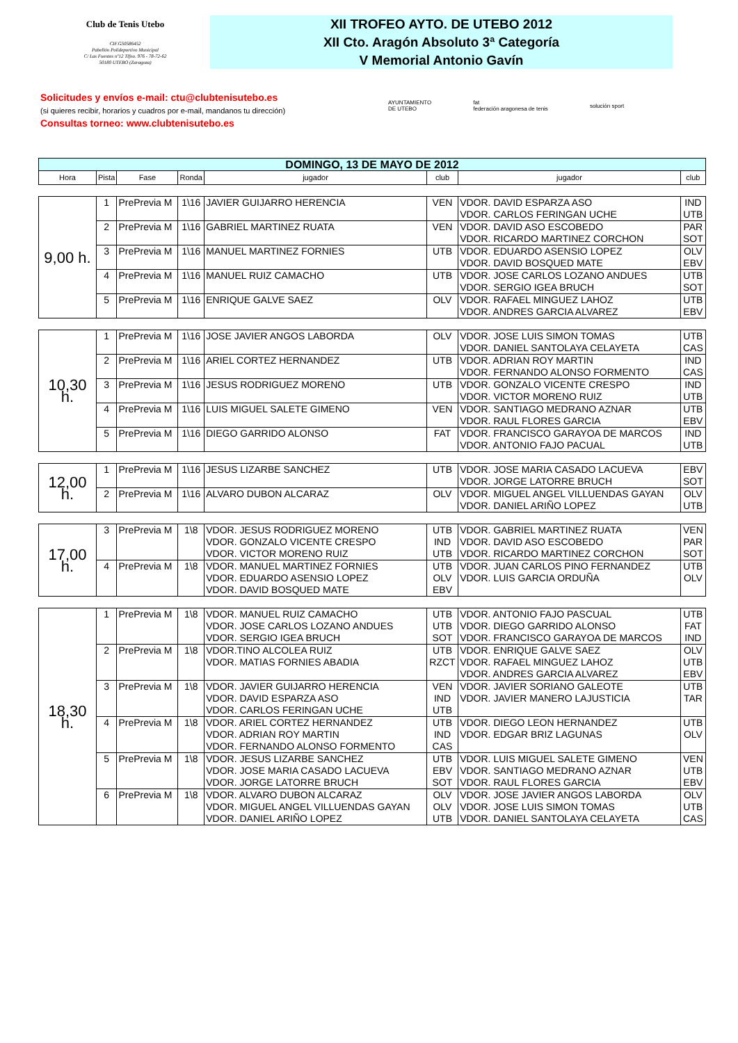Club de Tenis Utebo
CIF.G50586452
Pabellón Polideportivo Municipal
C/ Las Fuentes nº12 Tlfno. 976 - 78-72-62
50180 UTEBO (Zaragoza)
XII TROFEO AYTO. DE UTEBO 2012
XII Cto. Aragón Absoluto 3ª Categoría
V Memorial Antonio Gavín
Solicitudes y envíos e-mail: ctu@clubtenisutebo.es
(si quieres recibir, horarios y cuadros por e-mail, mandanos tu dirección)
Consultas torneo: www.clubtenisutebo.es
AYUNTAMIENTO
DE UTEBO
fat
federación aragonesa de tenis
solución sport
| DOMINGO, 13 DE MAYO DE 2012 | | | | | | | |
| Hora | Pista | Fase | Ronda | jugador | club | jugador | club |
| 9,00 h. | 1 | PrePrevia M | 1\16 | JAVIER GUIJARRO HERENCIA | VEN | VDOR. DAVID ESPARZA ASO VDOR. CARLOS FERINGAN UCHE | IND UTB |
| | 2 | PrePrevia M | 1\16 | GABRIEL MARTINEZ RUATA | VEN | VDOR. DAVID ASO ESCOBEDO VDOR. RICARDO MARTINEZ CORCHON | PAR SOT |
| | 3 | PrePrevia M | 1\16 | MANUEL MARTINEZ FORNIES | UTB | VDOR. EDUARDO ASENSIO LOPEZ VDOR. DAVID BOSQUED MATE | OLV EBV |
| | 4 | PrePrevia M | 1\16 | MANUEL RUIZ CAMACHO | UTB | VDOR. JOSE CARLOS LOZANO ANDUES VDOR. SERGIO IGEA BRUCH | UTB SOT |
| | 5 | PrePrevia M | 1\16 | ENRIQUE GALVE SAEZ | OLV | VDOR. RAFAEL MINGUEZ LAHOZ VDOR. ANDRES GARCIA ALVAREZ | UTB EBV |
| 10,30 h. | 1 | PrePrevia M | 1\16 | JOSE JAVIER ANGOS LABORDA | OLV | VDOR. JOSE LUIS SIMON TOMAS VDOR. DANIEL SANTOLAYA CELAYETA | UTB CAS |
| | 2 | PrePrevia M | 1\16 | ARIEL CORTEZ HERNANDEZ | UTB | VDOR. ADRIAN ROY MARTIN VDOR. FERNANDO ALONSO FORMENTO | IND CAS |
| | 3 | PrePrevia M | 1\16 | JESUS RODRIGUEZ MORENO | UTB | VDOR. GONZALO VICENTE CRESPO VDOR. VICTOR MORENO RUIZ | IND UTB |
| | 4 | PrePrevia M | 1\16 | LUIS MIGUEL SALETE GIMENO | VEN | VDOR. SANTIAGO MEDRANO AZNAR VDOR. RAUL FLORES GARCIA | UTB EBV |
| | 5 | PrePrevia M | 1\16 | DIEGO GARRIDO ALONSO | FAT | VDOR. FRANCISCO GARAYOA DE MARCOS VDOR. ANTONIO FAJO PACUAL | IND UTB |
| 12,00 h. | 1 | PrePrevia M | 1\16 | JESUS LIZARBE SANCHEZ | UTB | VDOR. JOSE MARIA CASADO LACUEVA VDOR. JORGE LATORRE BRUCH | EBV SOT |
| | 2 | PrePrevia M | 1\16 | ALVARO DUBON ALCARAZ | OLV | VDOR. MIGUEL ANGEL VILLUENDAS GAYAN VDOR. DANIEL ARIÑO LOPEZ | OLV UTB |
| 17,00 h. | 3 | PrePrevia M | 1\8 | VDOR. JESUS RODRIGUEZ MORENO VDOR. GONZALO VICENTE CRESPO VDOR. VICTOR MORENO RUIZ | UTB IND UTB | VDOR. GABRIEL MARTINEZ RUATA VDOR. DAVID ASO ESCOBEDO VDOR. RICARDO MARTINEZ CORCHON | VEN PAR SOT |
| | 4 | PrePrevia M | 1\8 | VDOR. MANUEL MARTINEZ FORNIES VDOR. EDUARDO ASENSIO LOPEZ VDOR. DAVID BOSQUED MATE | UTB OLV EBV | VDOR. JUAN CARLOS PINO FERNANDEZ VDOR. LUIS GARCIA ORDUÑA | UTB OLV |
| 18,30 h. | 1 | PrePrevia M | 1\8 | VDOR. MANUEL RUIZ CAMACHO VDOR. JOSE CARLOS LOZANO ANDUES VDOR. SERGIO IGEA BRUCH | UTB UTB SOT | VDOR. ANTONIO FAJO PASCUAL VDOR. DIEGO GARRIDO ALONSO VDOR. FRANCISCO GARAYOA DE MARCOS | UTB FAT IND |
| | 2 | PrePrevia M | 1\8 | VDOR.TINO ALCOLEA RUIZ VDOR. MATIAS FORNIES ABADIA | UTB RZCT | VDOR. ENRIQUE GALVE SAEZ VDOR. RAFAEL MINGUEZ LAHOZ VDOR. ANDRES GARCIA ALVAREZ | OLV UTB EBV |
| | 3 | PrePrevia M | 1\8 | VDOR. JAVIER GUIJARRO HERENCIA VDOR. DAVID ESPARZA ASO VDOR. CARLOS FERINGAN UCHE | VEN IND UTB | VDOR. JAVIER SORIANO GALEOTE VDOR. JAVIER MANERO LAJUSTICIA | UTB TAR |
| | 4 | PrePrevia M | 1\8 | VDOR. ARIEL CORTEZ HERNANDEZ VDOR. ADRIAN ROY MARTIN VDOR. FERNANDO ALONSO FORMENTO | UTB IND CAS | VDOR. DIEGO LEON HERNANDEZ VDOR. EDGAR BRIZ LAGUNAS | UTB OLV |
| | 5 | PrePrevia M | 1\8 | VDOR. JESUS LIZARBE SANCHEZ VDOR. JOSE MARIA CASADO LACUEVA VDOR. JORGE LATORRE BRUCH | UTB EBV SOT | VDOR. LUIS MIGUEL SALETE GIMENO VDOR. SANTIAGO MEDRANO AZNAR VDOR. RAUL FLORES GARCIA | VEN UTB EBV |
| | 6 | PrePrevia M | 1\8 | VDOR. ALVARO DUBON ALCARAZ VDOR. MIGUEL ANGEL VILLUENDAS GAYAN VDOR. DANIEL ARIÑO LOPEZ | OLV OLV UTB | VDOR. JOSE JAVIER ANGOS LABORDA VDOR. JOSE LUIS SIMON TOMAS VDOR. DANIEL SANTOLAYA CELAYETA | OLV UTB CAS |